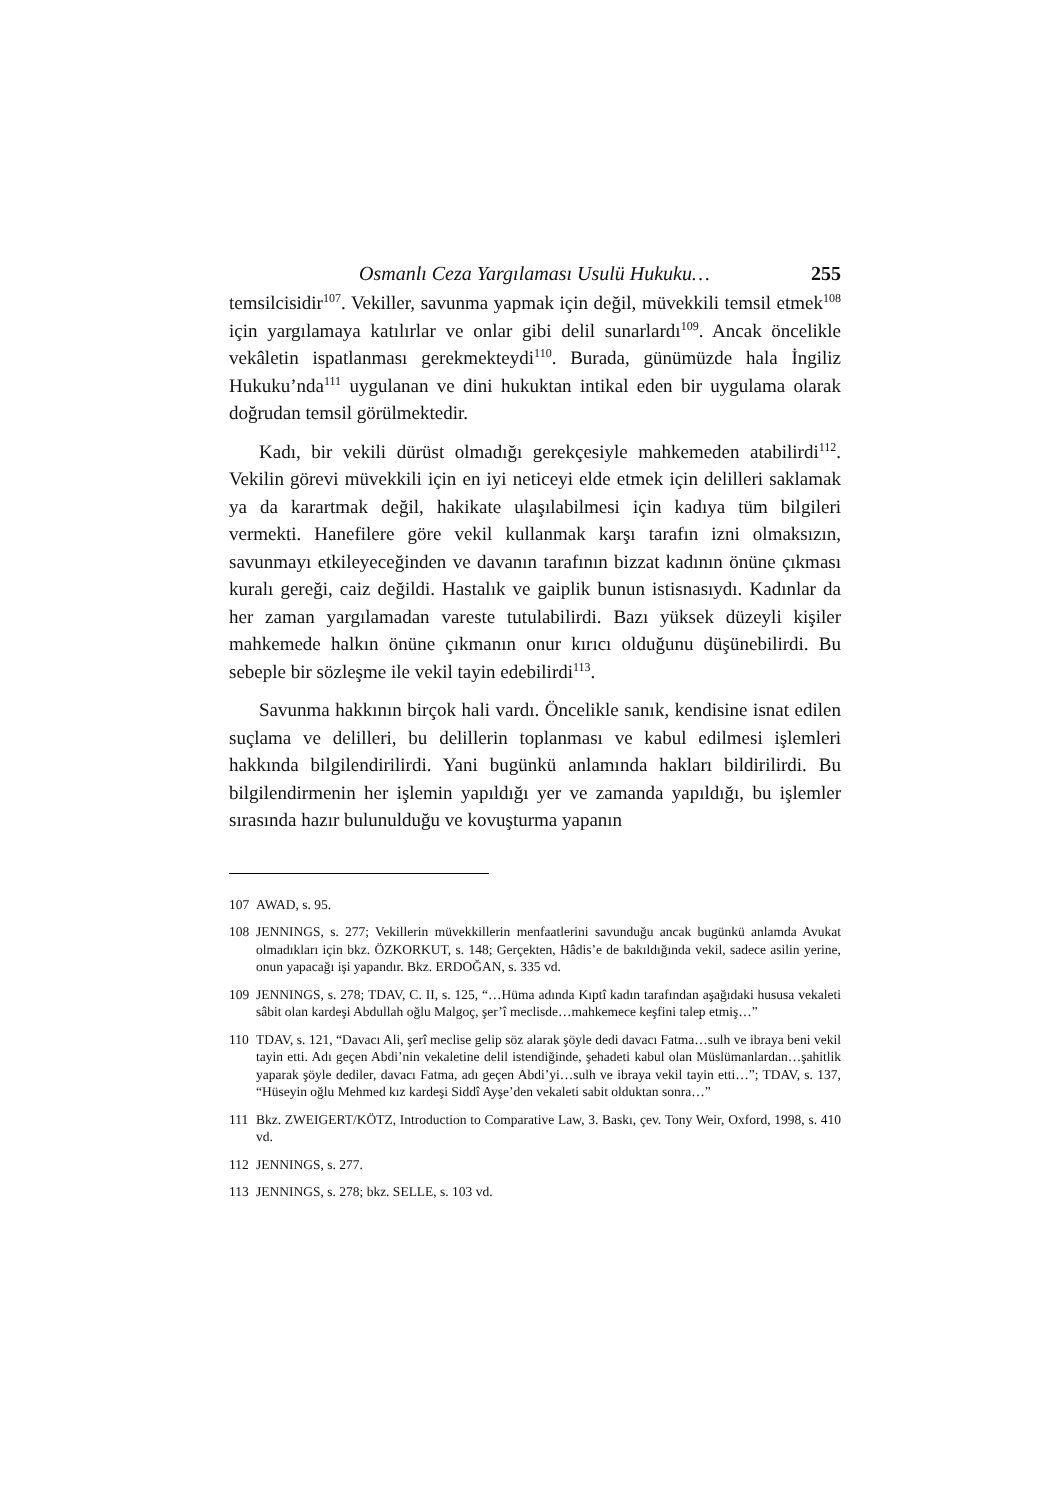Osmanlı Ceza Yargılaması Usulü Hukuku… 255
temsilcisidir<sup>107</sup>. Vekiller, savunma yapmak için değil, müvekkili temsil etmek<sup>108</sup> için yargılamaya katılırlar ve onlar gibi delil sunarlardı<sup>109</sup>. Ancak öncelikle vekâletin ispatlanması gerekmekteydi<sup>110</sup>. Burada, günümüzde hala İngiliz Hukuku’nda<sup>111</sup> uygulanan ve dini hukuktan intikal eden bir uygulama olarak doğrudan temsil görülmektedir.
Kadı, bir vekili dürüst olmadığı gerekçesiyle mahkemeden atabilirdi<sup>112</sup>. Vekilin görevi müvekkili için en iyi neticeyi elde etmek için delilleri saklamak ya da karartmak değil, hakikate ulaşılabilmesi için kadıya tüm bilgileri vermekti. Hanefilere göre vekil kullanmak karşı tarafın izni olmaksızın, savunmayı etkileyeceğinden ve davanın tarafının bizzat kadının önüne çıkması kuralı gereği, caiz değildi. Hastalık ve gaiplik bunun istisnasıydı. Kadınlar da her zaman yargılamadan vareste tutulabilirdi. Bazı yüksek düzeyli kişiler mahkemede halkın önüne çıkmanın onur kırıcı olduğunu düşünebilirdi. Bu sebeple bir sözleşme ile vekil tayin edebilirdi<sup>113</sup>.
Savunma hakkının birçok hali vardı. Öncelikle sanık, kendisine isnat edilen suçlama ve delilleri, bu delillerin toplanması ve kabul edilmesi işlemleri hakkında bilgilendirilirdi. Yani bugünkü anlamında hakları bildirilirdi. Bu bilgilendirmenin her işlemin yapıldığı yer ve zamanda yapıldığı, bu işlemler sırasında hazır bulunulduğu ve kovuşturma yapanın
107 AWAD, s. 95.
108 JENNINGS, s. 277; Vekillerin müvekkillerin menfaatlerini savunduğu ancak bugünkü anlamda Avukat olmadıkları için bkz. ÖZKORKUT, s. 148; Gerçekten, Hâdis’e de bakıldığında vekil, sadece asilin yerine, onun yapacağı işi yapandır. Bkz. ERDOĞAN, s. 335 vd.
109 JENNINGS, s. 278; TDAV, C. II, s. 125, “…Hüma adında Kıptî kadın tarafından aşağıdaki hususa vekaleti sâbit olan kardeşi Abdullah oğlu Malgoç, şer’î meclisde…mahkemece keşfini talep etmiş…”
110 TDAV, s. 121, “Davacı Ali, şerî meclise gelip söz alarak şöyle dedi davacı Fatma…sulh ve ibraya beni vekil tayin etti. Adı geçen Abdi’nin vekaletine delil istendiğinde, şehadeti kabul olan Müslümanlardan…şahitlik yaparak şöyle dediler, davacı Fatma, adı geçen Abdi’yi…sulh ve ibraya vekil tayin etti…”; TDAV, s. 137, “Hüseyin oğlu Mehmed kız kardeşi Siddî Ayşe’den vekaleti sabit olduktan sonra…”
111 Bkz. ZWEIGERT/KÖTZ, Introduction to Comparative Law, 3. Baskı, çev. Tony Weir, Oxford, 1998, s. 410 vd.
112 JENNINGS, s. 277.
113 JENNINGS, s. 278; bkz. SELLE, s. 103 vd.